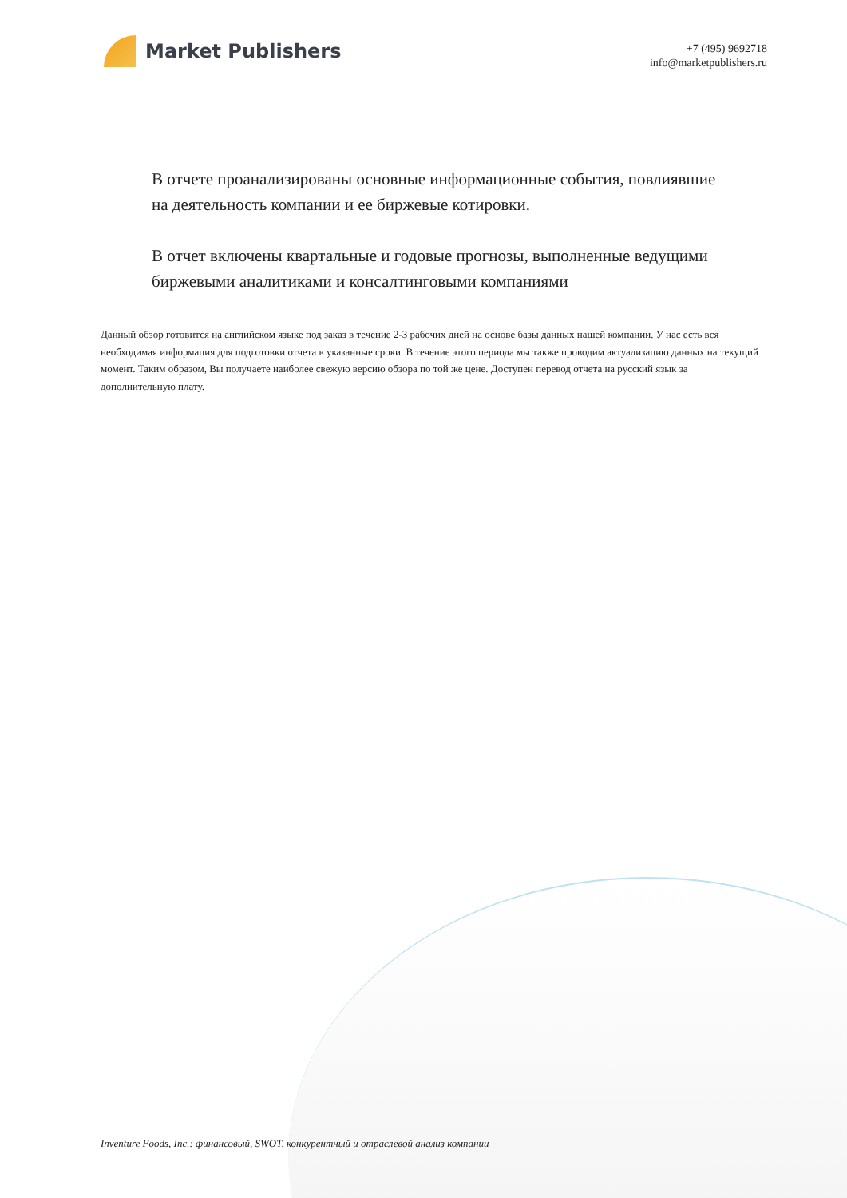Market Publishers
+7 (495) 9692718
info@marketpublishers.ru
В отчете проанализированы основные информационные события, повлиявшие на деятельность компании и ее биржевые котировки.
В отчет включены квартальные и годовые прогнозы, выполненные ведущими биржевыми аналитиками и консалтинговыми компаниями
Данный обзор готовится на английском языке под заказ в течение 2-3 рабочих дней на основе базы данных нашей компании. У нас есть вся необходимая информация для подготовки отчета в указанные сроки. В течение этого периода мы также проводим актуализацию данных на текущий момент. Таким образом, Вы получаете наиболее свежую версию обзора по той же цене. Доступен перевод отчета на русский язык за дополнительную плату.
Inventure Foods, Inc.: финансовый, SWOT, конкурентный и отраслевой анализ компании